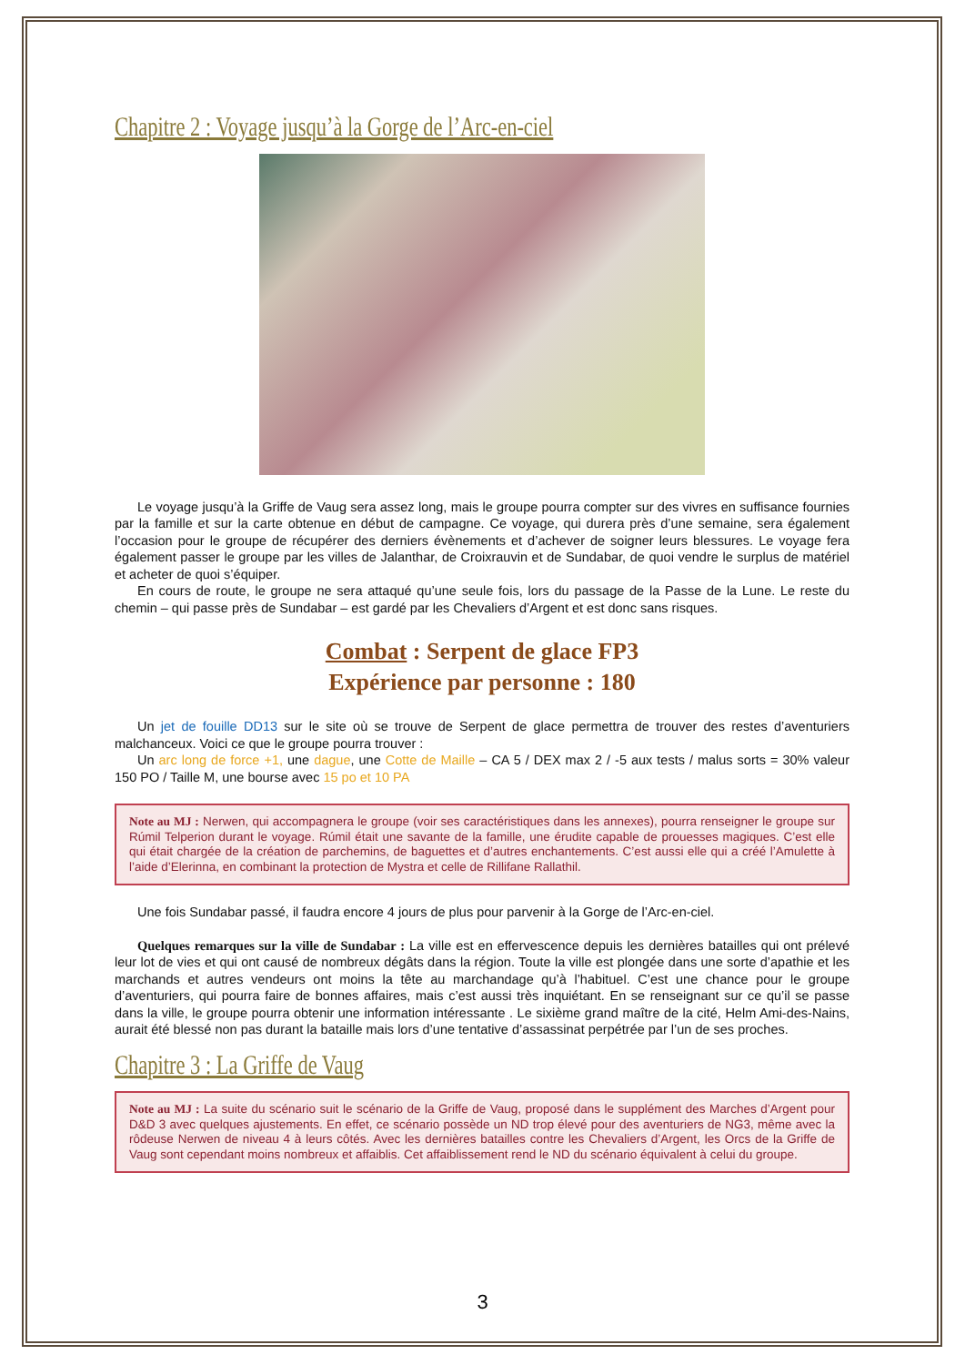Chapitre 2 : Voyage jusqu’à la Gorge de l’Arc-en-ciel
Le voyage jusqu’à la Griffe de Vaug sera assez long, mais le groupe pourra compter sur des vivres en suffisance fournies par la famille et sur la carte obtenue en début de campagne. Ce voyage, qui durera près d’une semaine, sera également l’occasion pour le groupe de récupérer des derniers évènements et d’achever de soigner leurs blessures. Le voyage fera également passer le groupe par les villes de Jalanthar, de Croixrauvin et de Sundabar, de quoi vendre le surplus de matériel et acheter de quoi s’équiper.
En cours de route, le groupe ne sera attaqué qu’une seule fois, lors du passage de la Passe de la Lune. Le reste du chemin – qui passe près de Sundabar – est gardé par les Chevaliers d’Argent et est donc sans risques.
Combat : Serpent de glace FP3
Expérience par personne : 180
Un jet de fouille DD13 sur le site où se trouve de Serpent de glace permettra de trouver des restes d’aventuriers malchanceux. Voici ce que le groupe pourra trouver :
Un arc long de force +1, une dague, une Cotte de Maille – CA 5 / DEX max 2 / -5 aux tests / malus sorts = 30% valeur 150 PO / Taille M, une bourse avec 15 po et 10 PA
Note au MJ : Nerwen, qui accompagnera le groupe (voir ses caractéristiques dans les annexes), pourra renseigner le groupe sur Rúmil Telperion durant le voyage. Rúmil était une savante de la famille, une érudite capable de prouesses magiques. C’est elle qui était chargée de la création de parchemins, de baguettes et d’autres enchantements. C’est aussi elle qui a créé l’Amulette à l’aide d’Elerinna, en combinant la protection de Mystra et celle de Rillifane Rallathil.
Une fois Sundabar passé, il faudra encore 4 jours de plus pour parvenir à la Gorge de l’Arc-en-ciel.
Quelques remarques sur la ville de Sundabar : La ville est en effervescence depuis les dernières batailles qui ont prélevé leur lot de vies et qui ont causé de nombreux dégâts dans la région. Toute la ville est plongée dans une sorte d’apathie et les marchands et autres vendeurs ont moins la tête au marchandage qu’à l’habituel. C’est une chance pour le groupe d’aventuriers, qui pourra faire de bonnes affaires, mais c’est aussi très inquiétant. En se renseignant sur ce qu’il se passe dans la ville, le groupe pourra obtenir une information intéressante . Le sixième grand maître de la cité, Helm Ami-des-Nains, aurait été blessé non pas durant la bataille mais lors d’une tentative d’assassinat perpétrée par l’un de ses proches.
Chapitre 3 : La Griffe de Vaug
Note au MJ : La suite du scénario suit le scénario de la Griffe de Vaug, proposé dans le supplément des Marches d’Argent pour D&D 3 avec quelques ajustements. En effet, ce scénario possède un ND trop élevé pour des aventuriers de NG3, même avec la rôdeuse Nerwen de niveau 4 à leurs côtés. Avec les dernières batailles contre les Chevaliers d’Argent, les Orcs de la Griffe de Vaug sont cependant moins nombreux et affaiblis. Cet affaiblissement rend le ND du scénario équivalent à celui du groupe.
3